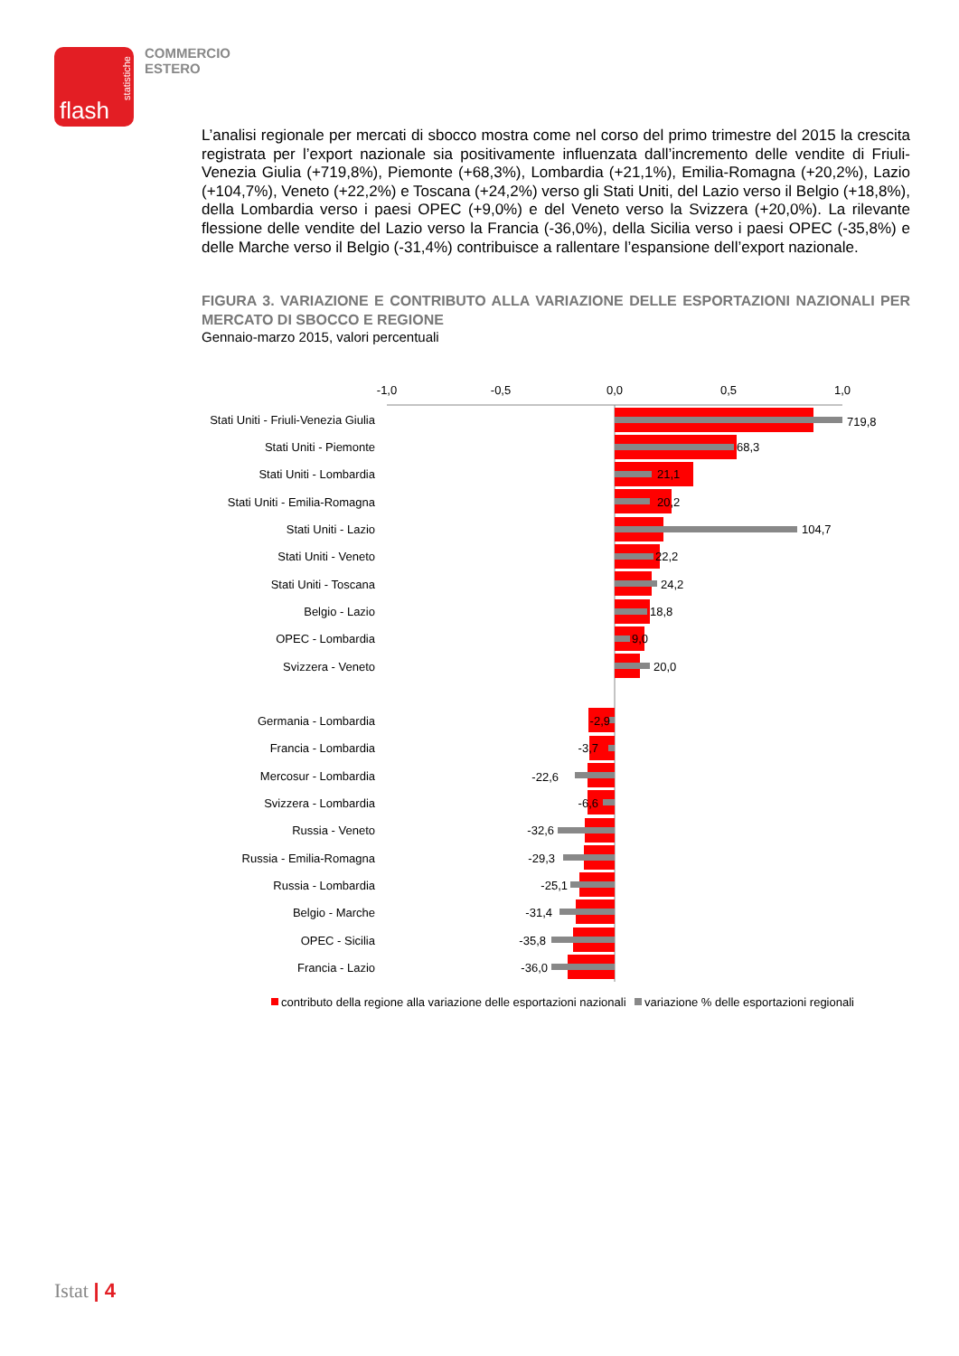statistiche
flash
COMMERCIO
ESTERO
L’analisi regionale per mercati di sbocco mostra come nel corso del primo trimestre del 2015 la crescita registrata per l’export nazionale sia positivamente influenzata dall’incremento delle vendite di Friuli-Venezia Giulia (+719,8%), Piemonte (+68,3%), Lombardia (+21,1%), Emilia-Romagna (+20,2%), Lazio (+104,7%), Veneto (+22,2%) e Toscana (+24,2%) verso gli Stati Uniti, del Lazio verso il Belgio (+18,8%), della Lombardia verso i paesi OPEC (+9,0%) e del Veneto verso la Svizzera (+20,0%). La rilevante flessione delle vendite del Lazio verso la Francia (-36,0%), della Sicilia verso i paesi OPEC (-35,8%) e delle Marche verso il Belgio (-31,4%) contribuisce a rallentare l’espansione dell’export nazionale.
FIGURA 3. VARIAZIONE E CONTRIBUTO ALLA VARIAZIONE DELLE ESPORTAZIONI NAZIONALI PER MERCATO DI SBOCCO E REGIONE
Gennaio-marzo 2015, valori percentuali
-1,0
-0,5
0,0
0,5
1,0
Stati Uniti - Friuli-Venezia Giulia
Stati Uniti - Piemonte
Stati Uniti - Lombardia
Stati Uniti - Emilia-Romagna
Stati Uniti - Lazio
Stati Uniti - Veneto
Stati Uniti - Toscana
Belgio - Lazio
OPEC - Lombardia
Svizzera - Veneto
Germania - Lombardia
Francia - Lombardia
Mercosur - Lombardia
Svizzera - Lombardia
Russia - Veneto
Russia - Emilia-Romagna
Russia - Lombardia
Belgio - Marche
OPEC - Sicilia
Francia - Lazio
719,8
68,3
21,1
20,2
104,7
22,2
24,2
18,8
9,0
20,0
-2,9
-3,7
-22,6
-6,6
-32,6
-29,3
-25,1
-31,4
-35,8
-36,0
contributo della regione alla variazione delle esportazioni nazionali
variazione % delle esportazioni regionali
Istat | 4